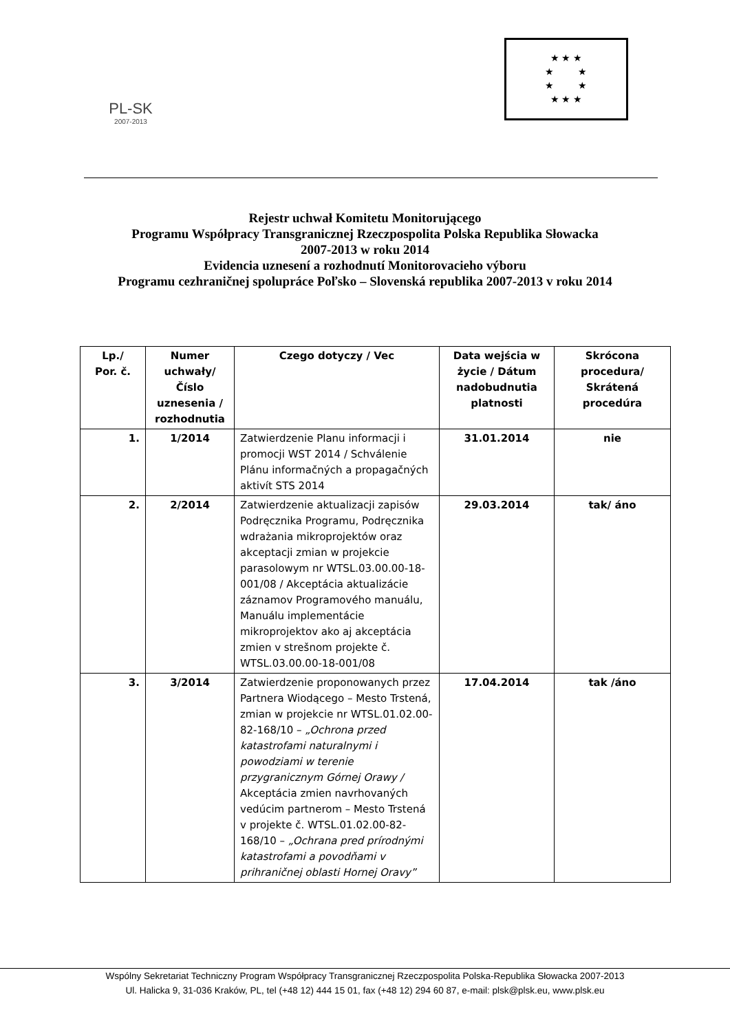PL-SK
2007-2013
★ ★ ★
★ ★
★ ★
★ ★ ★
Rejestr uchwał Komitetu Monitorującego
Programu Współpracy Transgranicznej Rzeczpospolita Polska Republika Słowacka
2007-2013 w roku 2014
Evidencia uznesení a rozhodnutí Monitorovacieho výboru
Programu cezhraničnej spolupráce Poľsko – Slovenská republika 2007-2013 v roku 2014
| Lp./ Por. č. | Numer uchwały/ Číslo uznesenia / rozhodnutia | Czego dotyczy / Vec | Data wejścia w życie / Dátum nadobudnutia platnosti | Skrócona procedura/ Skrátená procedúra |
| --- | --- | --- | --- | --- |
| 1. | 1/2014 | Zatwierdzenie Planu informacji i promocji WST 2014 / Schválenie Plánu informačných a propagačných aktivít STS 2014 | 31.01.2014 | nie |
| 2. | 2/2014 | Zatwierdzenie aktualizacji zapisów Podręcznika Programu, Podręcznika wdrażania mikroprojektów oraz akceptacji zmian w projekcie parasolowym nr WTSL.03.00.00-18-001/08 / Akceptácia aktualizácie záznamov Programového manuálu, Manuálu implementácie mikroprojektov ako aj akceptácia zmien v strešnom projekte č. WTSL.03.00.00-18-001/08 | 29.03.2014 | tak/ áno |
| 3. | 3/2014 | Zatwierdzenie proponowanych przez Partnera Wiodącego – Mesto Trstená, zmian w projekcie nr WTSL.01.02.00-82-168/10 – „Ochrona przed katastrofami naturalnymi i powodziami w terenie przygranicznym Górnej Orawy / Akceptácia zmien navrhovaných vedúcim partnerom – Mesto Trstená v projekte č. WTSL.01.02.00-82-168/10 – „Ochrana pred prírodnými katastrofami a povodňami v prihraničnej oblasti Hornej Oravy” | 17.04.2014 | tak /áno |
Wspólny Sekretariat Techniczny Program Współpracy Transgranicznej Rzeczpospolita Polska-Republika Słowacka 2007-2013
Ul. Halicka 9, 31-036 Kraków, PL, tel (+48 12) 444 15 01, fax (+48 12) 294 60 87, e-mail: plsk@plsk.eu, www.plsk.eu